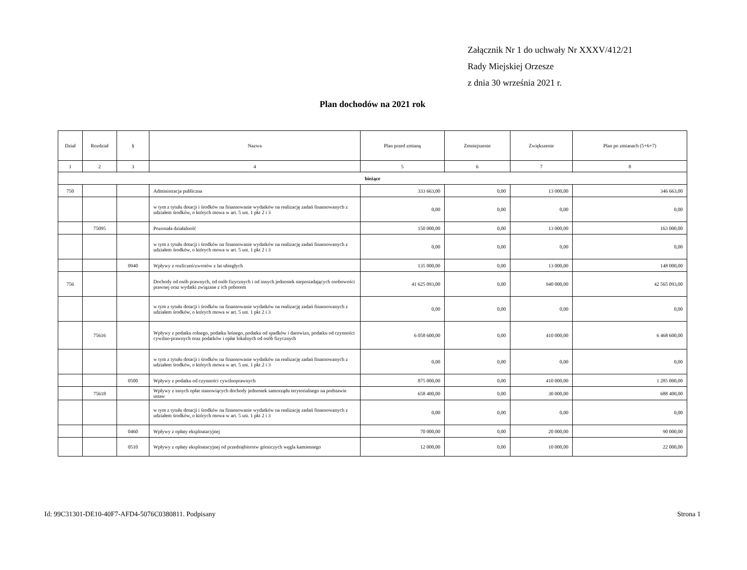Załącznik Nr 1 do uchwały Nr XXXV/412/21
Rady Miejskiej Orzesze
z dnia 30 września 2021 r.
Plan dochodów na 2021 rok
| Dział | Rozdział | § | Nazwa | Plan przed zmianą | Zmniejszenie | Zwiększenie | Plan po zmianach (5+6+7) |
| --- | --- | --- | --- | --- | --- | --- | --- |
| 1 | 2 | 3 | 4 | 5 | 6 | 7 | 8 |
| bieżące | | | | | | | |
| 750 | | | Administracja publiczna | 333 663,00 | 0,00 | 13 000,00 | 346 663,00 |
| | | | w tym z tytułu dotacji i środków na finansowanie wydatków na realizację zadań finansowanych z udziałem środków, o których mowa w art. 5 ust. 1 pkt 2 i 3 | 0,00 | 0,00 | 0,00 | 0,00 |
| | 75095 | | Pozostała działalność | 150 000,00 | 0,00 | 13 000,00 | 163 000,00 |
| | | | w tym z tytułu dotacji i środków na finansowanie wydatków na realizację zadań finansowanych z udziałem środków, o których mowa w art. 5 ust. 1 pkt 2 i 3 | 0,00 | 0,00 | 0,00 | 0,00 |
| | | 0940 | Wpływy z rozliczeń/zwrotów z lat ubiegłych | 135 000,00 | 0,00 | 13 000,00 | 148 000,00 |
| 756 | | | Dochody od osób prawnych, od osób fizycznych i od innych jednostek nieposiadających osobowości prawnej oraz wydatki związane z ich poborem | 41 625 093,00 | 0,00 | 940 000,00 | 42 565 093,00 |
| | | | w tym z tytułu dotacji i środków na finansowanie wydatków na realizację zadań finansowanych z udziałem środków, o których mowa w art. 5 ust. 1 pkt 2 i 3 | 0,00 | 0,00 | 0,00 | 0,00 |
| | 75616 | | Wpływy z podatku rolnego, podatku leśnego, podatku od spadków i darowizn, podatku od czynności cywilno-prawnych oraz podatków i opłat lokalnych od osób fizycznych | 6 058 600,00 | 0,00 | 410 000,00 | 6 468 600,00 |
| | | | w tym z tytułu dotacji i środków na finansowanie wydatków na realizację zadań finansowanych z udziałem środków, o których mowa w art. 5 ust. 1 pkt 2 i 3 | 0,00 | 0,00 | 0,00 | 0,00 |
| | | 0500 | Wpływy z podatku od czynności cywilnoprawnych | 875 000,00 | 0,00 | 410 000,00 | 1 285 000,00 |
| | 75618 | | Wpływy z innych opłat stanowiących dochody jednostek samorządu terytorialnego na podstawie ustaw | 658 400,00 | 0,00 | 30 000,00 | 688 400,00 |
| | | | w tym z tytułu dotacji i środków na finansowanie wydatków na realizację zadań finansowanych z udziałem środków, o których mowa w art. 5 ust. 1 pkt 2 i 3 | 0,00 | 0,00 | 0,00 | 0,00 |
| | | 0460 | Wpływy z opłaty eksploatacyjnej | 70 000,00 | 0,00 | 20 000,00 | 90 000,00 |
| | | 0510 | Wpływy z opłaty eksploatacyjnej od przedsiębiorstw górniczych węgla kamiennego | 12 000,00 | 0,00 | 10 000,00 | 22 000,00 |
Id: 99C31301-DE10-40F7-AFD4-5076C0380811. Podpisany Strona 1